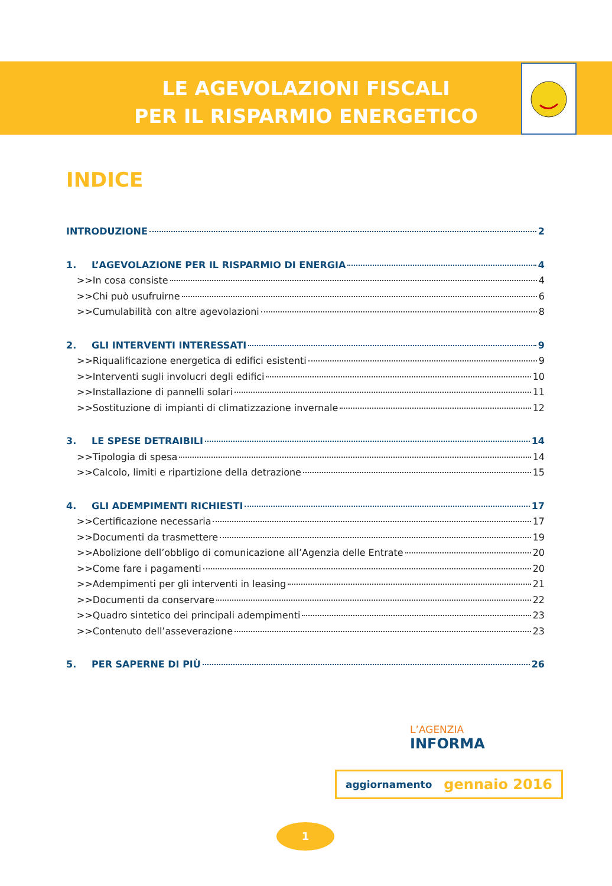LE AGEVOLAZIONI FISCALI
PER IL RISPARMIO ENERGETICO
INDICE
INTRODUZIONE 2
1. L’AGEVOLAZIONE PER IL RISPARMIO DI ENERGIA 4
>>In cosa consiste 4
>>Chi può usufruirne 6
>>Cumulabilità con altre agevolazioni 8
2. GLI INTERVENTI INTERESSATI 9
>>Riqualificazione energetica di edifici esistenti 9
>>Interventi sugli involucri degli edifici 10
>>Installazione di pannelli solari 11
>>Sostituzione di impianti di climatizzazione invernale 12
3. LE SPESE DETRAIBILI 14
>>Tipologia di spesa 14
>>Calcolo, limiti e ripartizione della detrazione 15
4. GLI ADEMPIMENTI RICHIESTI 17
>>Certificazione necessaria 17
>>Documenti da trasmettere 19
>>Abolizione dell’obbligo di comunicazione all’Agenzia delle Entrate 20
>>Come fare i pagamenti 20
>>Adempimenti per gli interventi in leasing 21
>>Documenti da conservare 22
>>Quadro sintetico dei principali adempimenti 23
>>Contenuto dell’asseverazione 23
5. PER SAPERNE DI PIÙ 26
L’AGENZIA
INFORMA
aggiornamento gennaio 2016
1